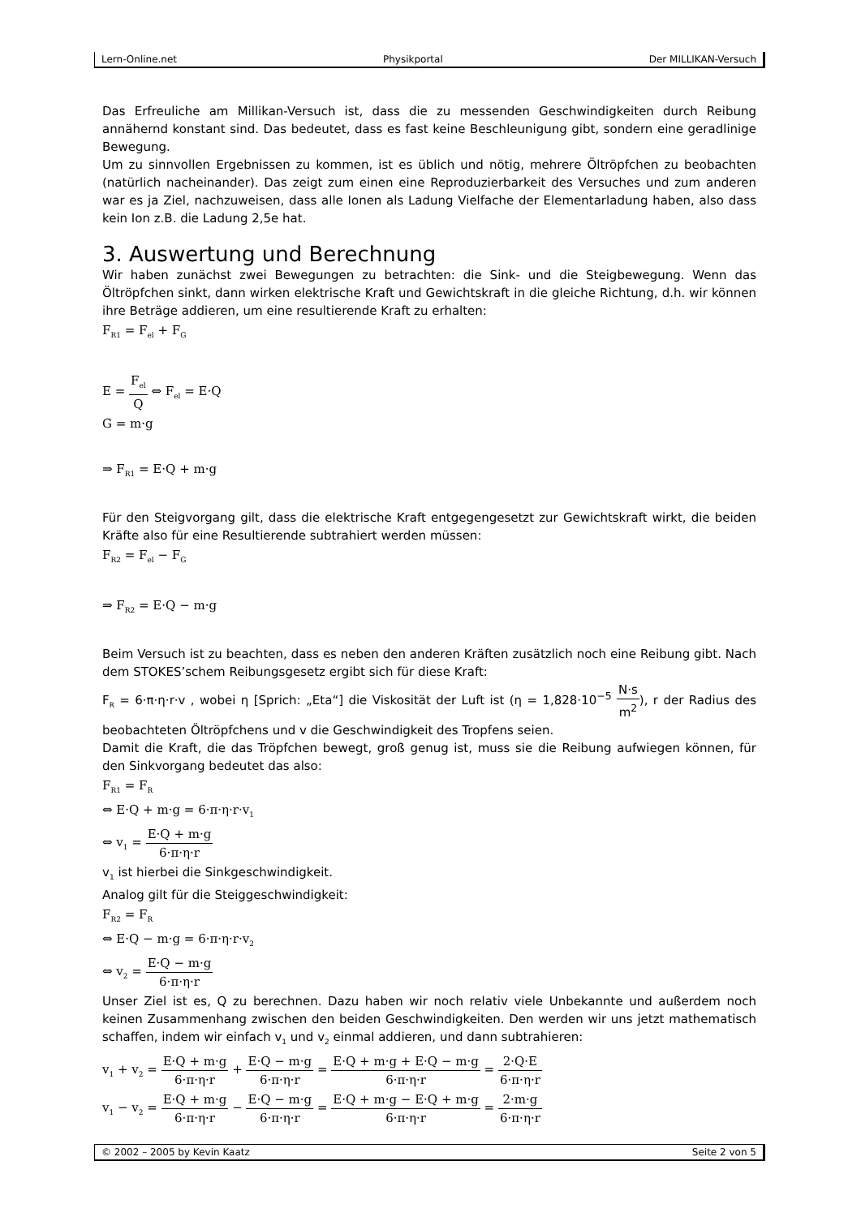Lern-Online.net Physikportal Der MILLIKAN-Versuch
Das Erfreuliche am Millikan-Versuch ist, dass die zu messenden Geschwindigkeiten durch Reibung annähernd konstant sind. Das bedeutet, dass es fast keine Beschleunigung gibt, sondern eine geradlinige Bewegung.
Um zu sinnvollen Ergebnissen zu kommen, ist es üblich und nötig, mehrere Öltröpfchen zu beobachten (natürlich nacheinander). Das zeigt zum einen eine Reproduzierbarkeit des Versuches und zum anderen war es ja Ziel, nachzuweisen, dass alle Ionen als Ladung Vielfache der Elementarladung haben, also dass kein Ion z.B. die Ladung 2,5e hat.
3. Auswertung und Berechnung
Wir haben zunächst zwei Bewegungen zu betrachten: die Sink- und die Steigbewegung. Wenn das Öltröpfchen sinkt, dann wirken elektrische Kraft und Gewichtskraft in die gleiche Richtung, d.h. wir können ihre Beträge addieren, um eine resultierende Kraft zu erhalten:
F<sub>R1</sub> = F<sub>el</sub> + F<sub>G</sub>
E = F<sub>el</sub> Q ⇔ F<sub>el</sub> = E·Q
G = m·g
⇒ F<sub>R1</sub> = E·Q + m·g
Für den Steigvorgang gilt, dass die elektrische Kraft entgegengesetzt zur Gewichtskraft wirkt, die beiden Kräfte also für eine Resultierende subtrahiert werden müssen:
F<sub>R2</sub> = F<sub>el</sub> − F<sub>G</sub>
⇒ F<sub>R2</sub> = E·Q − m·g
Beim Versuch ist zu beachten, dass es neben den anderen Kräften zusätzlich noch eine Reibung gibt. Nach dem STOKES’schem Reibungsgesetz ergibt sich für diese Kraft:
F<sub>R</sub> = 6·π·η·r·v , wobei η [Sprich: „Eta“] die Viskosität der Luft ist (η = 1,828·10<sup>−5</sup> N·s m<sup>2</sup>), r der Radius des beobachteten Öltröpfchens und v die Geschwindigkeit des Tropfens seien.
Damit die Kraft, die das Tröpfchen bewegt, groß genug ist, muss sie die Reibung aufwiegen können, für den Sinkvorgang bedeutet das also:
F<sub>R1</sub> = F<sub>R</sub>
⇔ E·Q + m·g = 6·π·η·r·v<sub>1</sub>
⇔ v<sub>1</sub> = E·Q + m·g 6·π·η·r
v<sub>1</sub> ist hierbei die Sinkgeschwindigkeit.
Analog gilt für die Steiggeschwindigkeit:
F<sub>R2</sub> = F<sub>R</sub>
⇔ E·Q − m·g = 6·π·η·r·v<sub>2</sub>
⇔ v<sub>2</sub> = E·Q − m·g 6·π·η·r
Unser Ziel ist es, Q zu berechnen. Dazu haben wir noch relativ viele Unbekannte und außerdem noch keinen Zusammenhang zwischen den beiden Geschwindigkeiten. Den werden wir uns jetzt mathematisch schaffen, indem wir einfach v<sub>1</sub> und v<sub>2</sub> einmal addieren, und dann subtrahieren:
v<sub>1</sub> + v<sub>2</sub> = E·Q + m·g 6·π·η·r + E·Q − m·g 6·π·η·r = E·Q + m·g + E·Q − m·g 6·π·η·r = 2·Q·E 6·π·η·r
v<sub>1</sub> − v<sub>2</sub> = E·Q + m·g 6·π·η·r − E·Q − m·g 6·π·η·r = E·Q + m·g − E·Q + m·g 6·π·η·r = 2·m·g 6·π·η·r
© 2002 – 2005 by Kevin Kaatz Seite 2 von 5